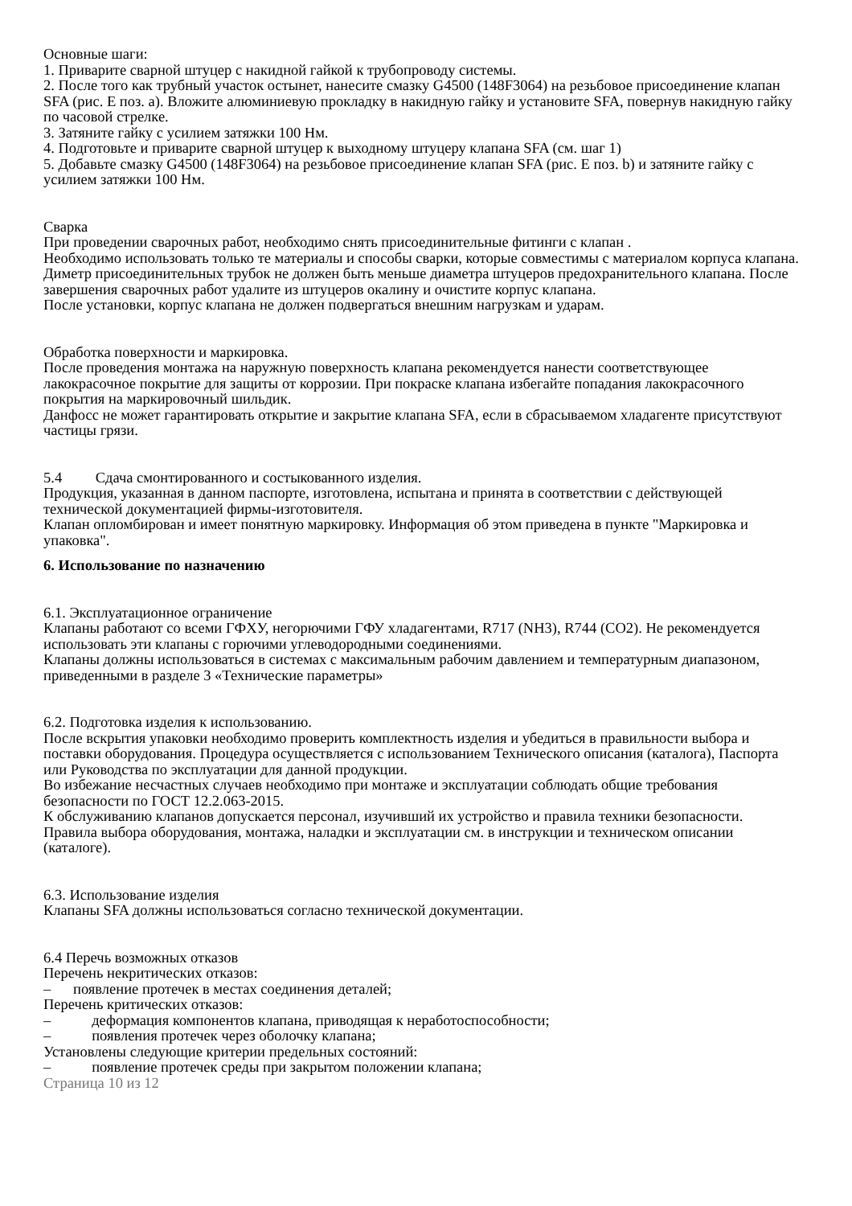Основные шаги:
1. Приварите сварной штуцер с накидной гайкой к трубопроводу системы.
2. После того как трубный участок остынет, нанесите смазку G4500 (148F3064) на резьбовое присоединение клапан SFA (рис. E поз. a). Вложите алюминиевую прокладку в накидную гайку и установите SFA, повернув накидную гайку по часовой стрелке.
3. Затяните гайку с усилием затяжки 100 Нм.
4. Подготовьте и приварите сварной штуцер к выходному штуцеру клапана SFA (см. шаг 1)
5. Добавьте смазку G4500 (148F3064) на резьбовое присоединение клапан SFA (рис. E поз. b) и затяните гайку с усилием затяжки 100 Нм.
Сварка
При проведении сварочных работ, необходимо снять присоединительные фитинги с клапан .
Необходимо использовать только те материалы и способы сварки, которые совместимы с материалом корпуса клапана. Диметр присоединительных трубок не должен быть меньше диаметра штуцеров предохранительного клапана. После завершения сварочных работ удалите из штуцеров окалину и очистите корпус клапана.
После установки, корпус клапана не должен подвергаться внешним нагрузкам и ударам.
Обработка поверхности и маркировка.
После проведения монтажа на наружную поверхность клапана рекомендуется нанести соответствующее лакокрасочное покрытие для защиты от коррозии. При покраске клапана избегайте попадания лакокрасочного покрытия на маркировочный шильдик.
Данфосс не может гарантировать открытие и закрытие клапана SFA, если в сбрасываемом хладагенте присутствуют частицы грязи.
5.4 Сдача смонтированного и состыкованного изделия.
Продукция, указанная в данном паспорте, изготовлена, испытана и принята в соответствии с действующей технической документацией фирмы-изготовителя.
Клапан опломбирован и имеет понятную маркировку. Информация об этом приведена в пункте "Маркировка и упаковка".
6. Использование по назначению
6.1. Эксплуатационное ограничение
Клапаны работают со всеми ГФХУ, негорючими ГФУ хладагентами, R717 (NH3), R744 (CO2). Не рекомендуется использовать эти клапаны с горючими углеводородными соединениями.
Клапаны должны использоваться в системах с максимальным рабочим давлением и температурным диапазоном, приведенными в разделе 3 «Технические параметры»
6.2. Подготовка изделия к использованию.
После вскрытия упаковки необходимо проверить комплектность изделия и убедиться в правильности выбора и поставки оборудования. Процедура осуществляется с использованием Технического описания (каталога), Паспорта или Руководства по эксплуатации для данной продукции.
Во избежание несчастных случаев необходимо при монтаже и эксплуатации соблюдать общие требования безопасности по ГОСТ 12.2.063-2015.
К обслуживанию клапанов допускается персонал, изучивший их устройство и правила техники безопасности.
Правила выбора оборудования, монтажа, наладки и эксплуатации см. в инструкции и техническом описании (каталоге).
6.3. Использование изделия
Клапаны SFA должны использоваться согласно технической документации.
6.4 Перечь возможных отказов
Перечень некритических отказов:
– появление протечек в местах соединения деталей;
Перечень критических отказов:
– деформация компонентов клапана, приводящая к неработоспособности;
– появления протечек через оболочку клапана;
Установлены следующие критерии предельных состояний:
– появление протечек среды при закрытом положении клапана;
Страница 10 из 12